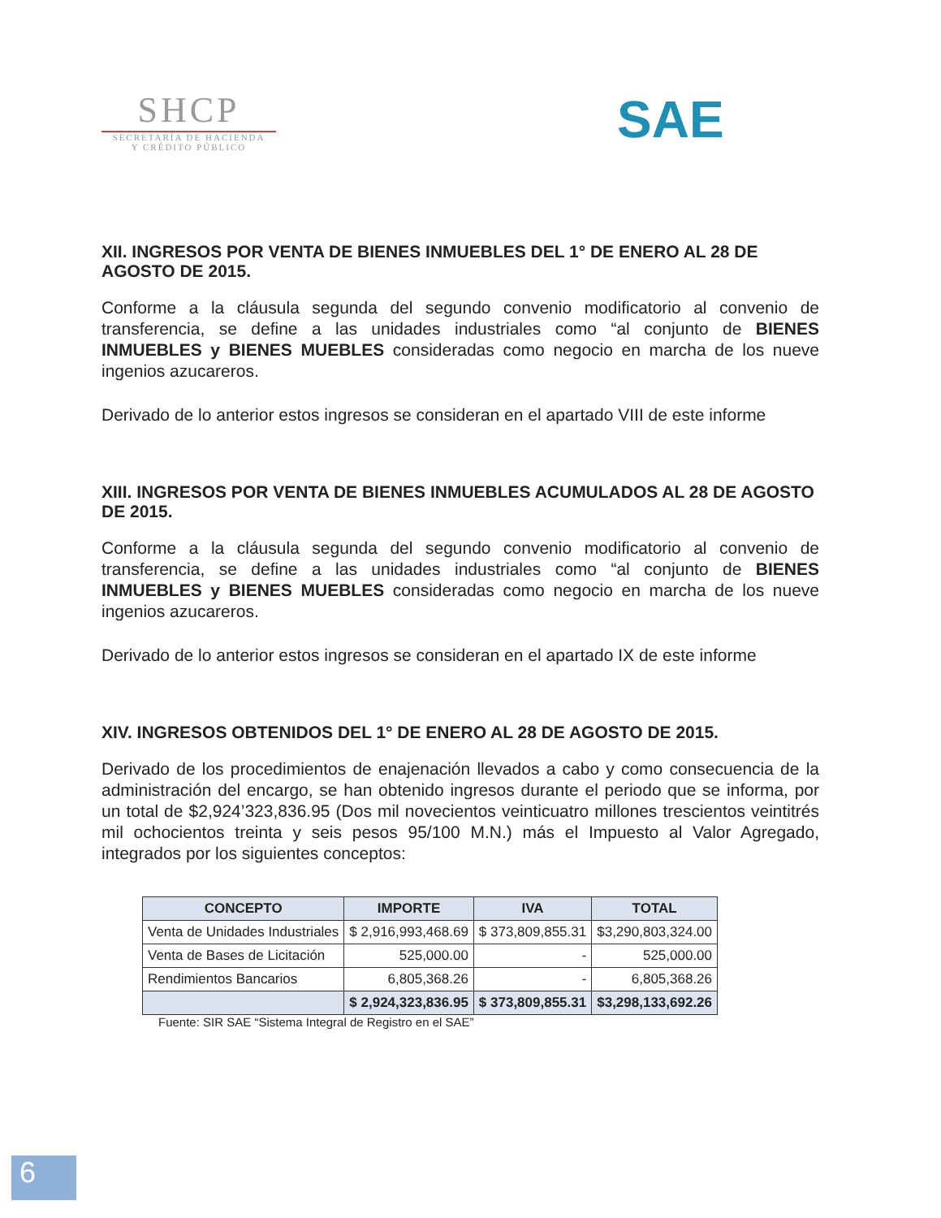SHCP
SECRETARÍA DE HACIENDA
Y CRÉDITO PÚBLICO
SAE
XII. INGRESOS POR VENTA DE BIENES INMUEBLES DEL 1° DE ENERO AL 28 DE AGOSTO DE 2015.
Conforme a la cláusula segunda del segundo convenio modificatorio al convenio de transferencia, se define a las unidades industriales como “al conjunto de BIENES INMUEBLES y BIENES MUEBLES consideradas como negocio en marcha de los nueve ingenios azucareros.
Derivado de lo anterior estos ingresos se consideran en el apartado VIII de este informe
XIII. INGRESOS POR VENTA DE BIENES INMUEBLES ACUMULADOS AL 28 DE AGOSTO DE 2015.
Conforme a la cláusula segunda del segundo convenio modificatorio al convenio de transferencia, se define a las unidades industriales como “al conjunto de BIENES INMUEBLES y BIENES MUEBLES consideradas como negocio en marcha de los nueve ingenios azucareros.
Derivado de lo anterior estos ingresos se consideran en el apartado IX de este informe
XIV. INGRESOS OBTENIDOS DEL 1° DE ENERO AL 28 DE AGOSTO DE 2015.
Derivado de los procedimientos de enajenación llevados a cabo y como consecuencia de la administración del encargo, se han obtenido ingresos durante el periodo que se informa, por un total de $2,924’323,836.95 (Dos mil novecientos veinticuatro millones trescientos veintitrés mil ochocientos treinta y seis pesos 95/100 M.N.) más el Impuesto al Valor Agregado, integrados por los siguientes conceptos:
| CONCEPTO | IMPORTE | IVA | TOTAL |
| --- | --- | --- | --- |
| Venta de Unidades Industriales | $ 2,916,993,468.69 | $ 373,809,855.31 | $3,290,803,324.00 |
| Venta de Bases de Licitación | 525,000.00 | - | 525,000.00 |
| Rendimientos Bancarios | 6,805,368.26 | - | 6,805,368.26 |
| | $ 2,924,323,836.95 | $ 373,809,855.31 | $3,298,133,692.26 |
Fuente: SIR SAE “Sistema Integral de Registro en el SAE”
6